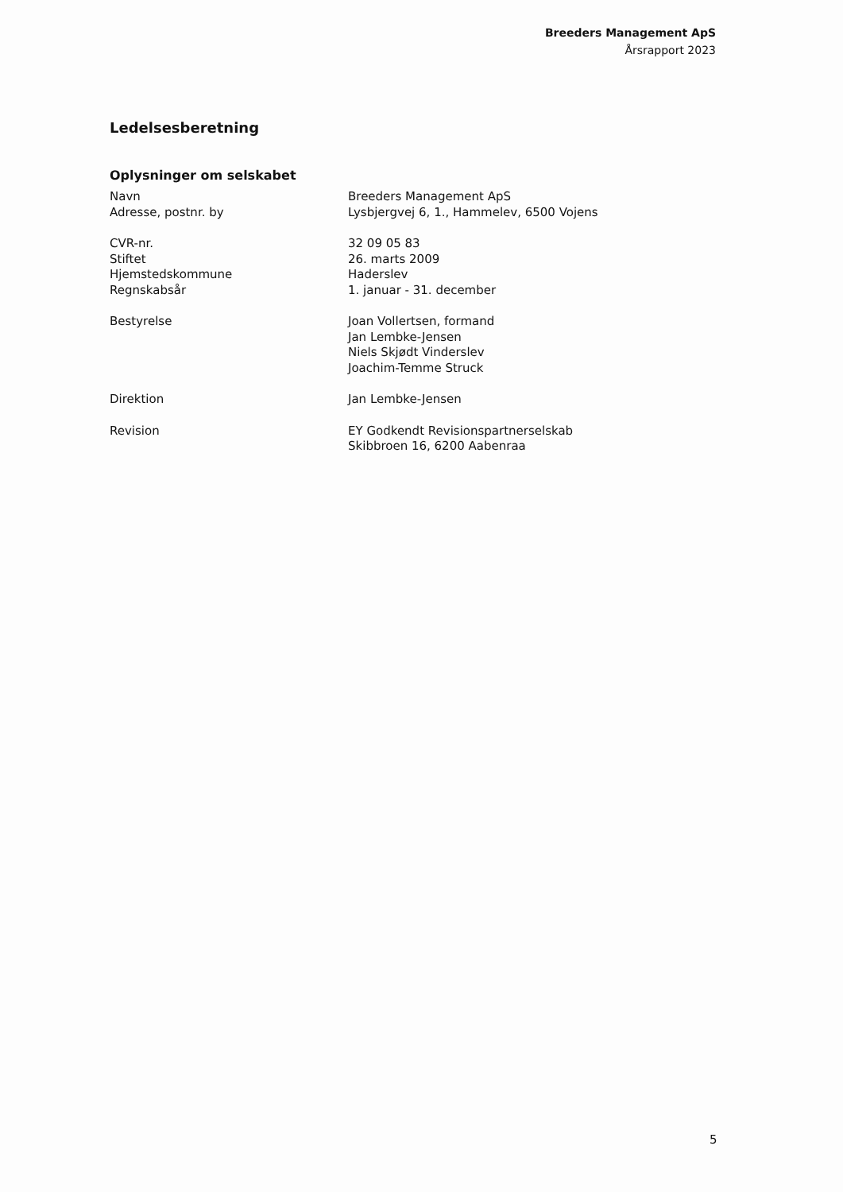Breeders Management ApS
Årsrapport 2023
Ledelsesberetning
Oplysninger om selskabet
| Navn | Breeders Management ApS |
| Adresse, postnr. by | Lysbjergvej 6, 1., Hammelev, 6500 Vojens |
| CVR-nr. | 32 09 05 83 |
| Stiftet | 26. marts 2009 |
| Hjemstedskommune | Haderslev |
| Regnskabsår | 1. januar - 31. december |
| Bestyrelse | Joan Vollertsen, formand Jan Lembke-Jensen Niels Skjødt Vinderslev Joachim-Temme Struck |
| Direktion | Jan Lembke-Jensen |
| Revision | EY Godkendt Revisionspartnerselskab Skibbroen 16, 6200 Aabenraa |
5